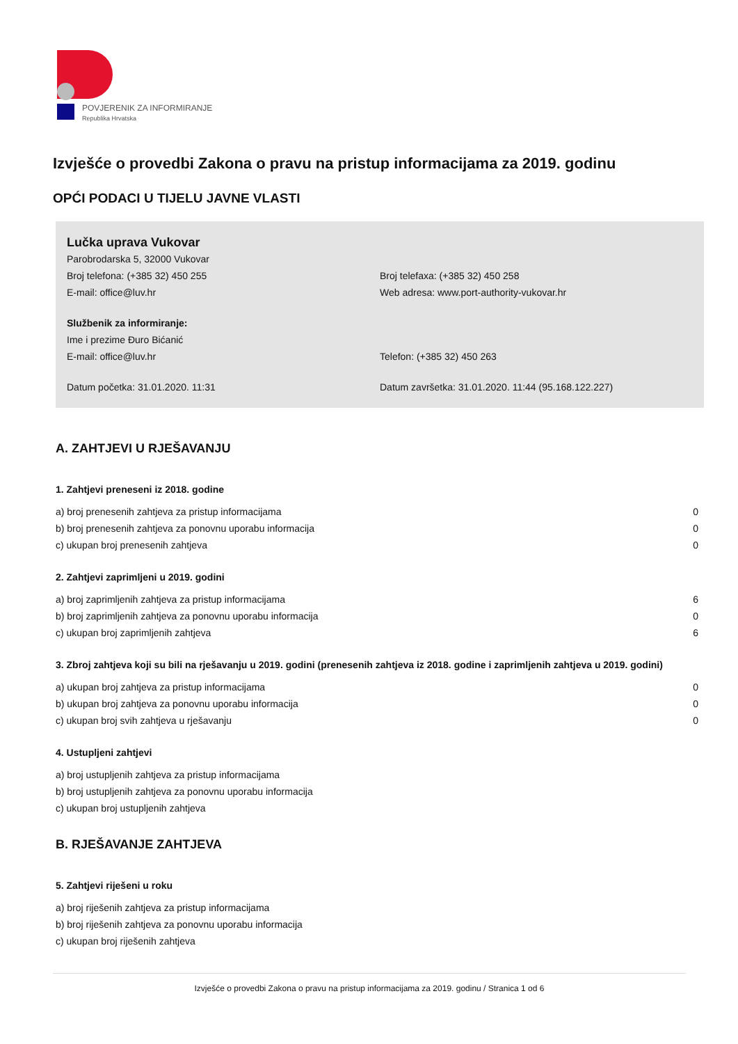POVJERENIK ZA INFORMIRANJE
Republika Hrvatska
Izvješće o provedbi Zakona o pravu na pristup informacijama za 2019. godinu
OPĆI PODACI U TIJELU JAVNE VLASTI
Lučka uprava Vukovar
Parobrodarska 5, 32000 Vukovar
Broj telefona: (+385 32) 450 255 Broj telefaxa: (+385 32) 450 258
E-mail: office@luv.hr Web adresa: www.port-authority-vukovar.hr
Službenik za informiranje:
Ime i prezime Đuro Bićanić
E-mail: office@luv.hr Telefon: (+385 32) 450 263
Datum početka: 31.01.2020. 11:31 Datum završetka: 31.01.2020. 11:44 (95.168.122.227)
A. ZAHTJEVI U RJEŠAVANJU
1. Zahtjevi preneseni iz 2018. godine
| a) broj prenesenih zahtjeva za pristup informacijama | 0 |
| b) broj prenesenih zahtjeva za ponovnu uporabu informacija | 0 |
| c) ukupan broj prenesenih zahtjeva | 0 |
2. Zahtjevi zaprimljeni u 2019. godini
| a) broj zaprimljenih zahtjeva za pristup informacijama | 6 |
| b) broj zaprimljenih zahtjeva za ponovnu uporabu informacija | 0 |
| c) ukupan broj zaprimljenih zahtjeva | 6 |
3. Zbroj zahtjeva koji su bili na rješavanju u 2019. godini (prenesenih zahtjeva iz 2018. godine i zaprimljenih zahtjeva u 2019. godini)
| a) ukupan broj zahtjeva za pristup informacijama | 0 |
| b) ukupan broj zahtjeva za ponovnu uporabu informacija | 0 |
| c) ukupan broj svih zahtjeva u rješavanju | 0 |
4. Ustupljeni zahtjevi
| a) broj ustupljenih zahtjeva za pristup informacijama |
| b) broj ustupljenih zahtjeva za ponovnu uporabu informacija |
| c) ukupan broj ustupljenih zahtjeva |
B. RJEŠAVANJE ZAHTJEVA
5. Zahtjevi riješeni u roku
| a) broj riješenih zahtjeva za pristup informacijama |
| b) broj riješenih zahtjeva za ponovnu uporabu informacija |
| c) ukupan broj riješenih zahtjeva |
Izvješće o provedbi Zakona o pravu na pristup informacijama za 2019. godinu / Stranica 1 od 6